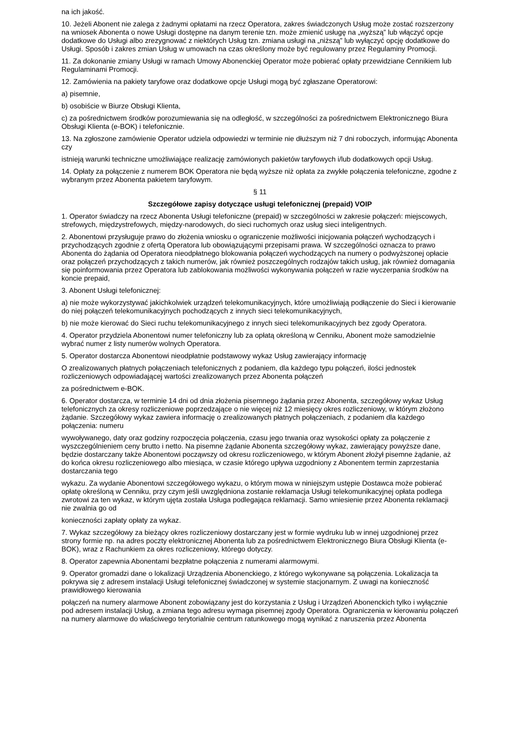na ich jakość.
10. Jeżeli Abonent nie zalega z żadnymi opłatami na rzecz Operatora, zakres świadczonych Usług może zostać rozszerzony na wniosek Abonenta o nowe Usługi dostępne na danym terenie tzn. może zmienić usługę na „wyższą” lub włączyć opcje dodatkowe do Usługi albo zrezygnować z niektórych Usług tzn. zmiana usługi na „niższą” lub wyłączyć opcję dodatkowe do Usługi. Sposób i zakres zmian Usług w umowach na czas określony może być regulowany przez Regulaminy Promocji.
11. Za dokonanie zmiany Usługi w ramach Umowy Abonenckiej Operator może pobierać opłaty przewidziane Cennikiem lub Regulaminami Promocji.
12. Zamówienia na pakiety taryfowe oraz dodatkowe opcje Usługi mogą być zgłaszane Operatorowi:
a) pisemnie,
b) osobiście w Biurze Obsługi Klienta,
c) za pośrednictwem środków porozumiewania się na odległość, w szczególności za pośrednictwem Elektronicznego Biura Obsługi Klienta (e-BOK) i telefonicznie.
13. Na zgłoszone zamówienie Operator udziela odpowiedzi w terminie nie dłuższym niż 7 dni roboczych, informując Abonenta czy
istnieją warunki techniczne umożliwiające realizację zamówionych pakietów taryfowych i/lub dodatkowych opcji Usług.
14. Opłaty za połączenie z numerem BOK Operatora nie będą wyższe niż opłata za zwykłe połączenia telefoniczne, zgodne z wybranym przez Abonenta pakietem taryfowym.
§ 11
Szczegółowe zapisy dotyczące usługi telefonicznej (prepaid) VOIP
1. Operator świadczy na rzecz Abonenta Usługi telefoniczne (prepaid) w szczególności w zakresie połączeń: miejscowych, strefowych, międzystrefowych, między-narodowych, do sieci ruchomych oraz usług sieci inteligentnych.
2. Abonentowi przysługuje prawo do złożenia wniosku o ograniczenie możliwości inicjowania połączeń wychodzących i przychodzących zgodnie z ofertą Operatora lub obowiązującymi przepisami prawa. W szczególności oznacza to prawo Abonenta do żądania od Operatora nieodpłatnego blokowania połączeń wychodzących na numery o podwyższonej opłacie oraz połączeń przychodzących z takich numerów, jak również poszczególnych rodzajów takich usług, jak również domagania się poinformowania przez Operatora lub zablokowania możliwości wykonywania połączeń w razie wyczerpania środków na koncie prepaid,
3. Abonent Usługi telefonicznej:
a) nie może wykorzystywać jakichkolwiek urządzeń telekomunikacyjnych, które umożliwiają podłączenie do Sieci i kierowanie do niej połączeń telekomunikacyjnych pochodzących z innych sieci telekomunikacyjnych,
b) nie może kierować do Sieci ruchu telekomunikacyjnego z innych sieci telekomunikacyjnych bez zgody Operatora.
4. Operator przydziela Abonentowi numer telefoniczny lub za opłatą określoną w Cenniku, Abonent może samodzielnie wybrać numer z listy numerów wolnych Operatora.
5. Operator dostarcza Abonentowi nieodpłatnie podstawowy wykaz Usług zawierający informację
O zrealizowanych płatnych połączeniach telefonicznych z podaniem, dla każdego typu połączeń, ilości jednostek rozliczeniowych odpowiadającej wartości zrealizowanych przez Abonenta połączeń
za pośrednictwem e-BOK.
6. Operator dostarcza, w terminie 14 dni od dnia złożenia pisemnego żądania przez Abonenta, szczegółowy wykaz Usług telefonicznych za okresy rozliczeniowe poprzedzające o nie więcej niż 12 miesięcy okres rozliczeniowy, w którym złożono żądanie. Szczegółowy wykaz zawiera informację o zrealizowanych płatnych połączeniach, z podaniem dla każdego połączenia: numeru
wywoływanego, daty oraz godziny rozpoczęcia połączenia, czasu jego trwania oraz wysokości opłaty za połączenie z wyszczególnieniem ceny brutto i netto. Na pisemne żądanie Abonenta szczegółowy wykaz, zawierający powyższe dane, będzie dostarczany także Abonentowi począwszy od okresu rozliczeniowego, w którym Abonent złożył pisemne żądanie, aż do końca okresu rozliczeniowego albo miesiąca, w czasie którego upływa uzgodniony z Abonentem termin zaprzestania dostarczania tego
wykazu. Za wydanie Abonentowi szczegółowego wykazu, o którym mowa w niniejszym ustępie Dostawca może pobierać opłatę określoną w Cenniku, przy czym jeśli uwzględniona zostanie reklamacja Usługi telekomunikacyjnej opłata podlega zwrotowi za ten wykaz, w którym ujęta została Usługa podlegająca reklamacji. Samo wniesienie przez Abonenta reklamacji nie zwalnia go od
konieczności zapłaty opłaty za wykaz.
7. Wykaz szczegółowy za bieżący okres rozliczeniowy dostarczany jest w formie wydruku lub w innej uzgodnionej przez strony formie np. na adres poczty elektronicznej Abonenta lub za pośrednictwem Elektronicznego Biura Obsługi Klienta (e-BOK), wraz z Rachunkiem za okres rozliczeniowy, którego dotyczy.
8. Operator zapewnia Abonentami bezpłatne połączenia z numerami alarmowymi.
9. Operator gromadzi dane o lokalizacji Urządzenia Abonenckiego, z którego wykonywane są połączenia. Lokalizacja ta pokrywa się z adresem instalacji Usługi telefonicznej świadczonej w systemie stacjonarnym. Z uwagi na konieczność prawidłowego kierowania
połączeń na numery alarmowe Abonent zobowiązany jest do korzystania z Usług i Urządzeń Abonenckich tylko i wyłącznie pod adresem instalacji Usług, a zmiana tego adresu wymaga pisemnej zgody Operatora. Ograniczenia w kierowaniu połączeń na numery alarmowe do właściwego terytorialnie centrum ratunkowego mogą wynikać z naruszenia przez Abonenta